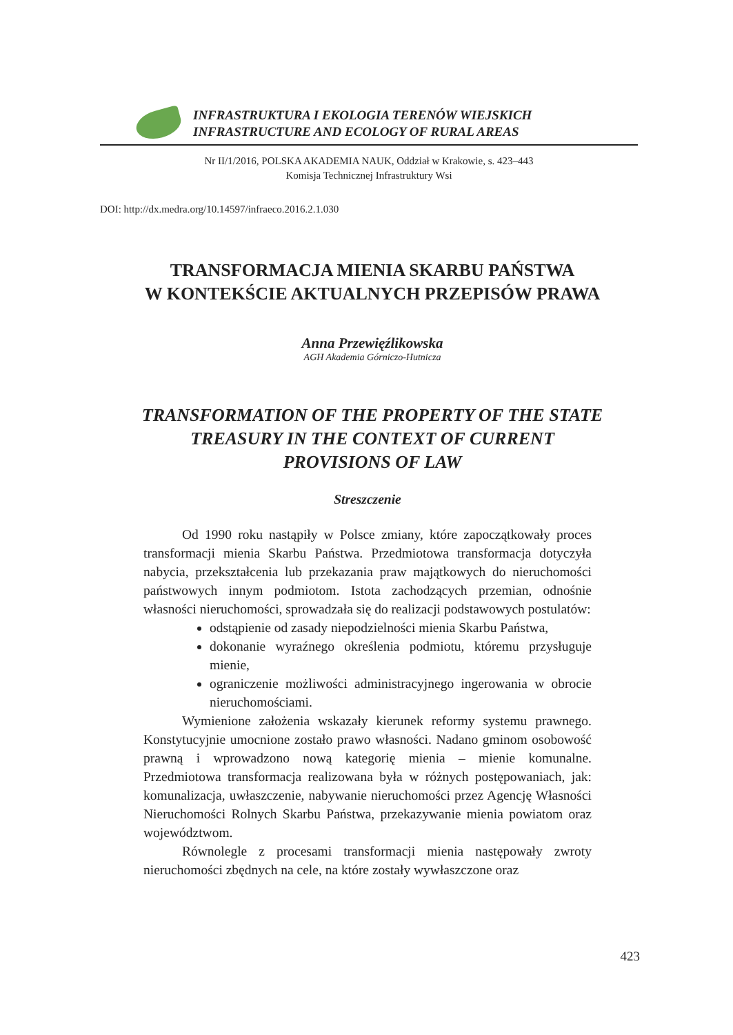INFRASTRUKTURA I EKOLOGIA TERENÓW WIEJSKICH
INFRASTRUCTURE AND ECOLOGY OF RURAL AREAS
Nr II/1/2016, POLSKA AKADEMIA NAUK, Oddział w Krakowie, s. 423–443
Komisja Technicznej Infrastruktury Wsi
DOI: http://dx.medra.org/10.14597/infraeco.2016.2.1.030
TRANSFORMACJA MIENIA SKARBU PAŃSTWA
W KONTEKŚCIE AKTUALNYCH PRZEPISÓW PRAWA
Anna Przewięźlikowska
AGH Akademia Górniczo-Hutnicza
TRANSFORMATION OF THE PROPERTY OF THE STATE
TREASURY IN THE CONTEXT OF CURRENT
PROVISIONS OF LAW
Streszczenie
Od 1990 roku nastąpiły w Polsce zmiany, które zapoczątkowały proces transformacji mienia Skarbu Państwa. Przedmiotowa transformacja dotyczyła nabycia, przekształcenia lub przekazania praw majątkowych do nieruchomości państwowych innym podmiotom. Istota zachodzących przemian, odnośnie własności nieruchomości, sprowadzała się do realizacji podstawowych postulatów:
odstąpienie od zasady niepodzielności mienia Skarbu Państwa,
dokonanie wyraźnego określenia podmiotu, któremu przysługuje mienie,
ograniczenie możliwości administracyjnego ingerowania w obrocie nieruchomościami.
Wymienione założenia wskazały kierunek reformy systemu prawnego. Konstytucyjnie umocnione zostało prawo własności. Nadano gminom osobowość prawną i wprowadzono nową kategorię mienia – mienie komunalne. Przedmiotowa transformacja realizowana była w różnych postępowaniach, jak: komunalizacja, uwłaszczenie, nabywanie nieruchomości przez Agencję Własności Nieruchomości Rolnych Skarbu Państwa, przekazywanie mienia powiatom oraz województwom.
Równolegle z procesami transformacji mienia następowały zwroty nieruchomości zbędnych na cele, na które zostały wywłaszczone oraz
423